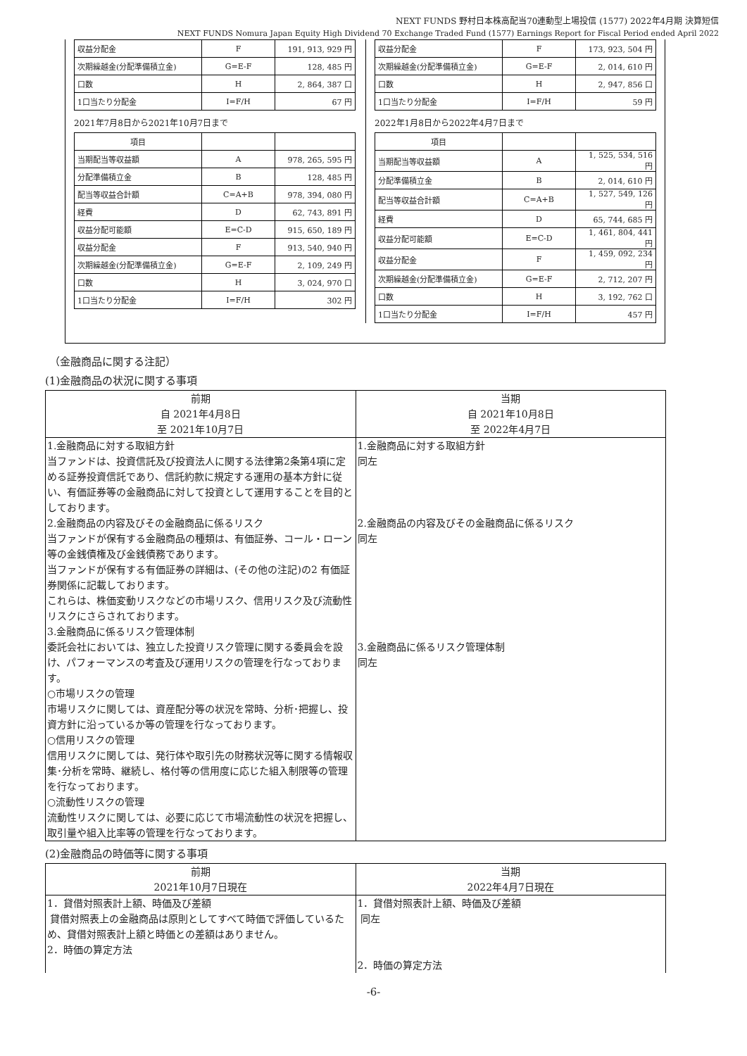NEXT FUNDS 野村日本株高配当70連動型上場投信 (1577) 2022年4月期 決算短信
NEXT FUNDS Nomura Japan Equity High Dividend 70 Exchange Traded Fund (1577) Earnings Report for Fiscal Period ended April 2022
| 収益分配金 | F | 191, 913, 929 円 |
| 次期繰越金(分配準備積立金) | G=E-F | 128, 485 円 |
| 口数 | H | 2, 864, 387 口 |
| 1口当たり分配金 | I=F/H | 67 円 |
2021年7月8日から2021年10月7日まで
| 項目 | | |
| 当期配当等収益額 | A | 978, 265, 595 円 |
| 分配準備積立金 | B | 128, 485 円 |
| 配当等収益合計額 | C=A+B | 978, 394, 080 円 |
| 経費 | D | 62, 743, 891 円 |
| 収益分配可能額 | E=C-D | 915, 650, 189 円 |
| 収益分配金 | F | 913, 540, 940 円 |
| 次期繰越金(分配準備積立金) | G=E-F | 2, 109, 249 円 |
| 口数 | H | 3, 024, 970 口 |
| 1口当たり分配金 | I=F/H | 302 円 |
| 収益分配金 | F | 173, 923, 504 円 |
| 次期繰越金(分配準備積立金) | G=E-F | 2, 014, 610 円 |
| 口数 | H | 2, 947, 856 口 |
| 1口当たり分配金 | I=F/H | 59 円 |
2022年1月8日から2022年4月7日まで
| 項目 | | |
| 当期配当等収益額 | A | 1, 525, 534, 516 円 |
| 分配準備積立金 | B | 2, 014, 610 円 |
| 配当等収益合計額 | C=A+B | 1, 527, 549, 126 円 |
| 経費 | D | 65, 744, 685 円 |
| 収益分配可能額 | E=C-D | 1, 461, 804, 441 円 |
| 収益分配金 | F | 1, 459, 092, 234 円 |
| 次期繰越金(分配準備積立金) | G=E-F | 2, 712, 207 円 |
| 口数 | H | 3, 192, 762 口 |
| 1口当たり分配金 | I=F/H | 457 円 |
（金融商品に関する注記）
(1)金融商品の状況に関する事項
| 前期 自 2021年4月8日 至 2021年10月7日 | 当期 自 2021年10月8日 至 2022年4月7日 |
| --- | --- |
| 1.金融商品に対する取組方針 当ファンドは、投資信託及び投資法人に関する法律第2条第4項に定める証券投資信託であり、信託約款に規定する運用の基本方針に従い、有価証券等の金融商品に対して投資として運用することを目的としております。 2.金融商品の内容及びその金融商品に係るリスク 当ファンドが保有する金融商品の種類は、有価証券、コール・ローン等の金銭債権及び金銭債務であります。 当ファンドが保有する有価証券の詳細は、(その他の注記)の2 有価証券関係に記載しております。 これらは、株価変動リスクなどの市場リスク、信用リスク及び流動性リスクにさらされております。 3.金融商品に係るリスク管理体制 委託会社においては、独立した投資リスク管理に関する委員会を設け、パフォーマンスの考査及び運用リスクの管理を行なっております。 ○市場リスクの管理 市場リスクに関しては、資産配分等の状況を常時、分析･把握し、投資方針に沿っているか等の管理を行なっております。 ○信用リスクの管理 信用リスクに関しては、発行体や取引先の財務状況等に関する情報収集･分析を常時、継続し、格付等の信用度に応じた組入制限等の管理を行なっております。 ○流動性リスクの管理 流動性リスクに関しては、必要に応じて市場流動性の状況を把握し、取引量や組入比率等の管理を行なっております。 | 1.金融商品に対する取組方針 同左 2.金融商品の内容及びその金融商品に係るリスク 同左 3.金融商品に係るリスク管理体制 同左 |
(2)金融商品の時価等に関する事項
| 前期 2021年10月7日現在 | 当期 2022年4月7日現在 |
| --- | --- |
| 1．貸借対照表計上額、時価及び差額 貸借対照表上の金融商品は原則としてすべて時価で評価しているため、貸借対照表計上額と時価との差額はありません。 2．時価の算定方法 | 1．貸借対照表計上額、時価及び差額 同左 2．時価の算定方法 |
-6-